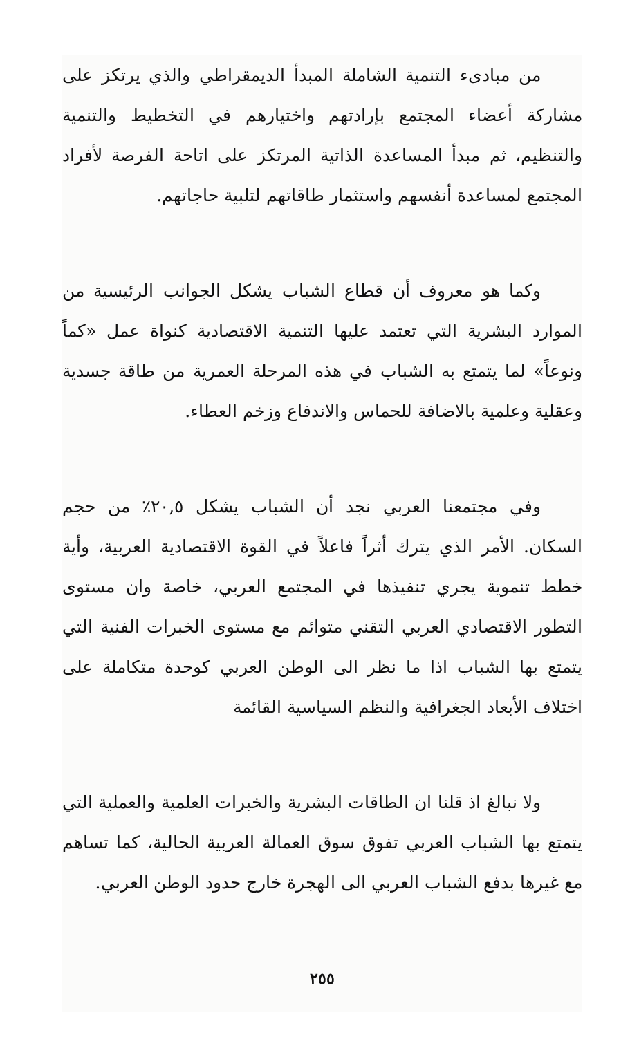من مبادىء التنمية الشاملة المبدأ الديمقراطي والذي يرتكز على مشاركة أعضاء المجتمع بإرادتهم واختيارهم في التخطيط والتنمية والتنظيم، ثم مبدأ المساعدة الذاتية المرتكز على اتاحة الفرصة لأفراد المجتمع لمساعدة أنفسهم واستثمار طاقاتهم لتلبية حاجاتهم.
وكما هو معروف أن قطاع الشباب يشكل الجوانب الرئيسية من الموارد البشرية التي تعتمد عليها التنمية الاقتصادية كنواة عمل «كماً ونوعاً» لما يتمتع به الشباب في هذه المرحلة العمرية من طاقة جسدية وعقلية وعلمية بالاضافة للحماس والاندفاع وزخم العطاء.
وفي مجتمعنا العربي نجد أن الشباب يشكل ٢٠,٥٪ من حجم السكان. الأمر الذي يترك أثراً فاعلاً في القوة الاقتصادية العربية، وأية خطط تنموية يجري تنفيذها في المجتمع العربي، خاصة وان مستوى التطور الاقتصادي العربي التقني متوائم مع مستوى الخبرات الفنية التي يتمتع بها الشباب اذا ما نظر الى الوطن العربي كوحدة متكاملة على اختلاف الأبعاد الجغرافية والنظم السياسية القائمة
ولا نبالغ اذ قلنا ان الطاقات البشرية والخبرات العلمية والعملية التي يتمتع بها الشباب العربي تفوق سوق العمالة العربية الحالية، كما تساهم مع غيرها بدفع الشباب العربي الى الهجرة خارج حدود الوطن العربي.
٢٥٥